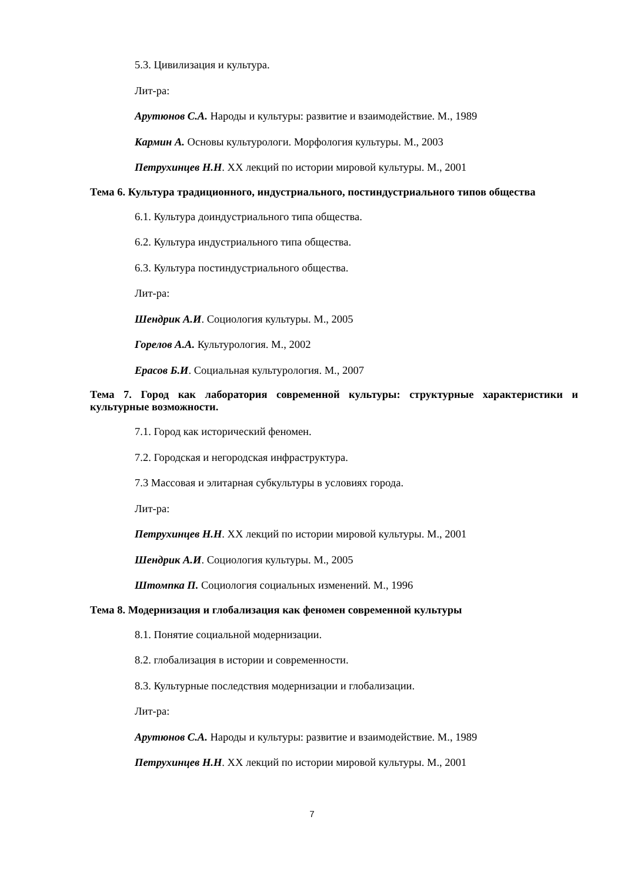5.3. Цивилизация и культура.
Лит-ра:
Арутюнов С.А. Народы и культуры: развитие и взаимодействие. М., 1989
Кармин А. Основы культурологи. Морфология культуры. М., 2003
Петрухинцев Н.Н. XX лекций по истории мировой культуры. М., 2001
Тема 6. Культура традиционного, индустриального, постиндустриального типов общества
6.1. Культура доиндустриального типа общества.
6.2. Культура индустриального типа общества.
6.3. Культура постиндустриального общества.
Лит-ра:
Шендрик А.И. Социология культуры. М., 2005
Горелов А.А. Культурология. М., 2002
Ерасов Б.И. Социальная культурология. М., 2007
Тема 7. Город как лаборатория современной культуры: структурные характеристики и культурные возможности.
7.1. Город как исторический феномен.
7.2. Городская и негородская инфраструктура.
7.3 Массовая и элитарная субкультуры в условиях города.
Лит-ра:
Петрухинцев Н.Н. XX лекций по истории мировой культуры. М., 2001
Шендрик А.И. Социология культуры. М., 2005
Штомпка П. Социология социальных изменений. М., 1996
Тема 8. Модернизация и глобализация как феномен современной культуры
8.1. Понятие социальной модернизации.
8.2. глобализация в истории и современности.
8.3. Культурные последствия модернизации и глобализации.
Лит-ра:
Арутюнов С.А. Народы и культуры: развитие и взаимодействие. М., 1989
Петрухинцев Н.Н. XX лекций по истории мировой культуры. М., 2001
7